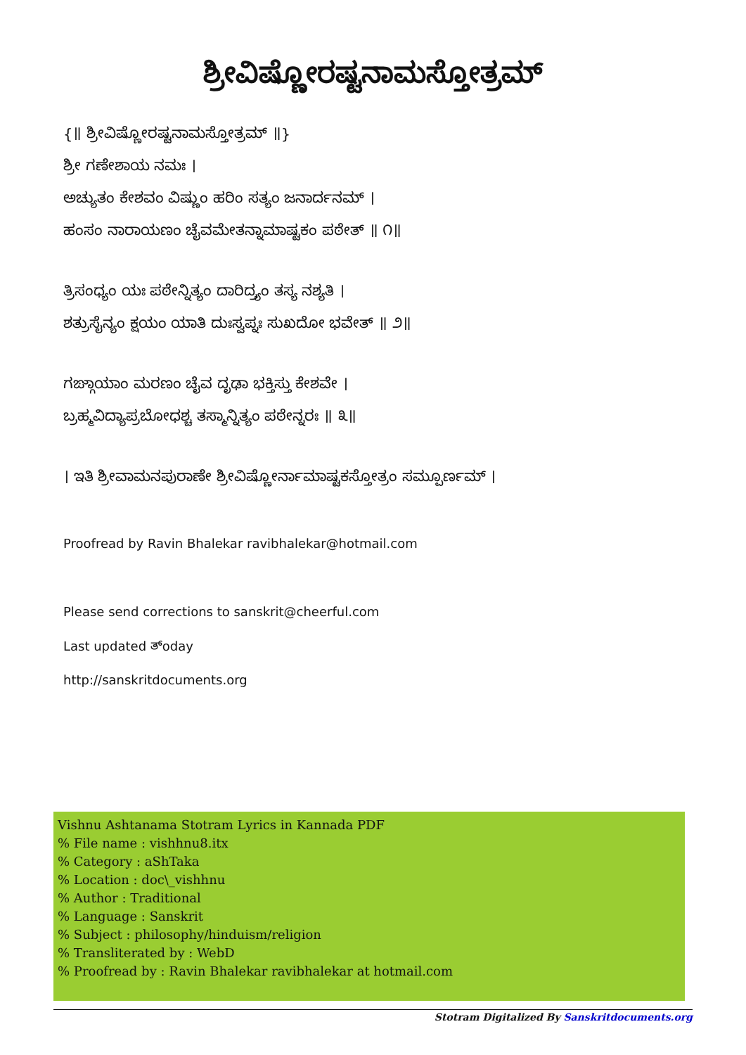ಶ್ರೀವಿಷ್ಣೋರಷ್ಟನಾಮಸ್ತೋತ್ರಮ್
{॥ ಶ್ರೀವಿಷ್ಣೋರಷ್ಟನಾಮಸ್ತೋತ್ರಮ್ ॥}
ಶ್ರೀ ಗಣೇಶಾಯ ನಮಃ ।
ಅಚ್ಯುತಂ ಕೇಶವಂ ವಿಷ್ಣುಂ ಹರಿಂ ಸತ್ಯಂ ಜನಾರ್ದನಮ್ ।
ಹಂಸಂ ನಾರಾಯಣಂ ಚೈವಮೇತನ್ನಾಮಾಷ್ಟಕಂ ಪಠೇತ್ ॥ ೧॥
ತ್ರಿಸಂಧ್ಯಂ ಯಃ ಪಠೇನ್ನಿತ್ಯಂ ದಾರಿದ್ರ್ಯಂ ತಸ್ಯ ನಶ್ಯತಿ ।
ಶತ್ರುಸೈನ್ಯಂ ಕ್ಷಯಂ ಯಾತಿ ದುಃಸ್ವಪ್ನಃ ಸುಖದೋ ಭವೇತ್ ॥ ೨॥
ಗಙ್ಗಾಯಾಂ ಮರಣಂ ಚೈವ ದೃಢಾ ಭಕ್ತಿಸ್ತು ಕೇಶವೇ ।
ಬ್ರಹ್ಮವಿದ್ಯಾಪ್ರಬೋಧಶ್ಚ ತಸ್ಮಾನ್ನಿತ್ಯಂ ಪಠೇನ್ನರಃ ॥ ೩॥
। ಇತಿ ಶ್ರೀವಾಮನಪುರಾಣೇ ಶ್ರೀವಿಷ್ಣೋರ್ನಾಮಾಷ್ಟಕಸ್ತೋತ್ರಂ ಸಮ್ಪೂರ್ಣಮ್ ।
Proofread by Ravin Bhalekar ravibhalekar@hotmail.com
Please send corrections to sanskrit@cheerful.com
Last updated ತ್oday
http://sanskritdocuments.org
Vishnu Ashtanama Stotram Lyrics in Kannada PDF
% File name : vishhnu8.itx
% Category : aShTaka
% Location : doc\_vishhnu
% Author : Traditional
% Language : Sanskrit
% Subject : philosophy/hinduism/religion
% Transliterated by : WebD
% Proofread by : Ravin Bhalekar ravibhalekar at hotmail.com
Stotram Digitalized By Sanskritdocuments.org